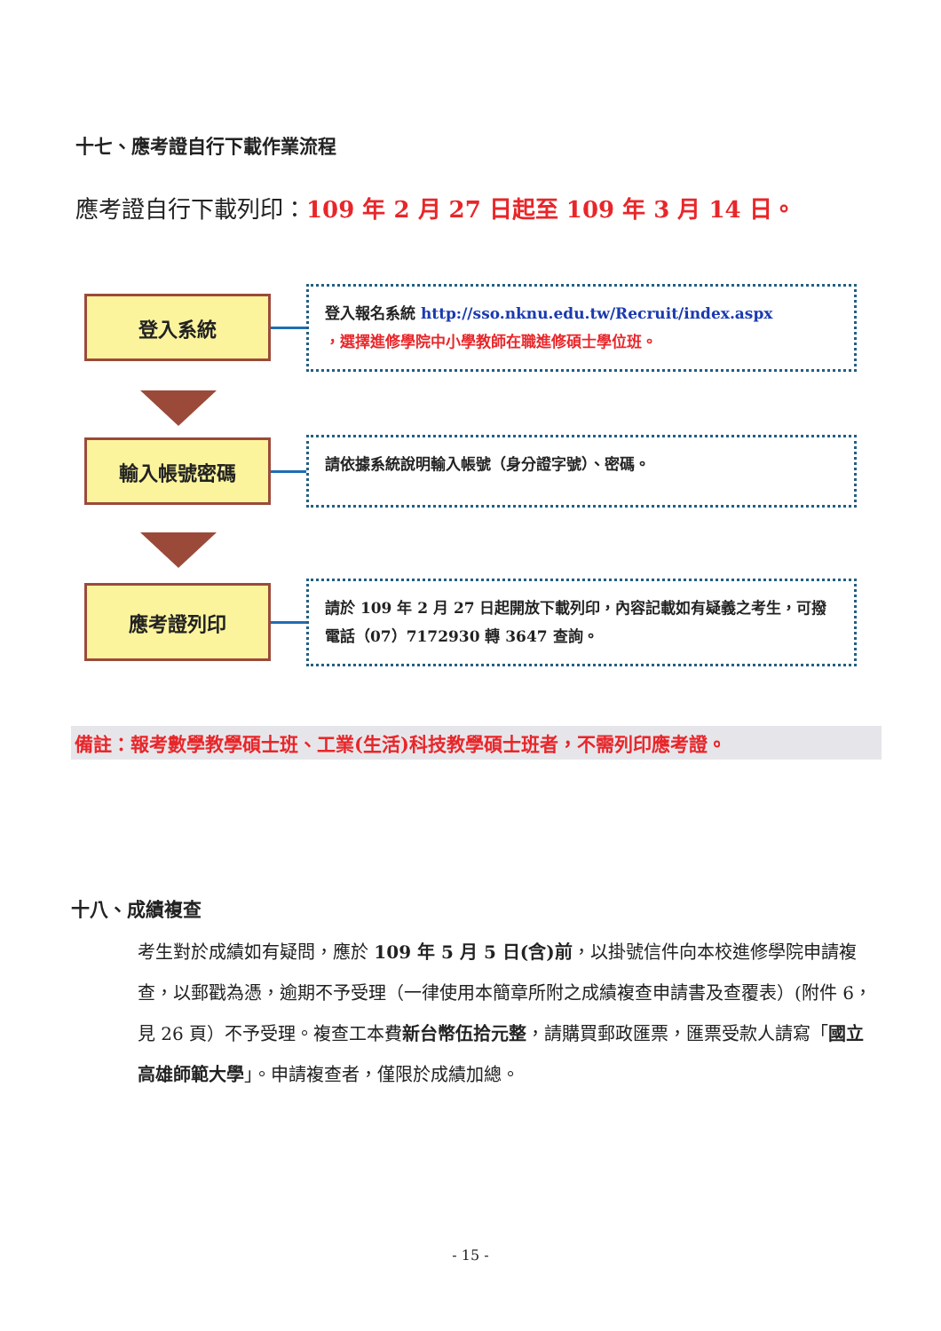十七、應考證自行下載作業流程
應考證自行下載列印：109 年 2 月 27 日起至 109 年 3 月 14 日。
登入系統
登入報名系統 http://sso.nknu.edu.tw/Recruit/index.aspx
，選擇進修學院中小學教師在職進修碩士學位班。
輸入帳號密碼
請依據系統說明輸入帳號（身分證字號）、密碼。
應考證列印
請於 109 年 2 月 27 日起開放下載列印，內容記載如有疑義之考生，可撥電話（07）7172930 轉 3647 查詢。
備註：報考數學教學碩士班、工業(生活)科技教學碩士班者，不需列印應考證。
十八、成績複查
考生對於成績如有疑問，應於 109 年 5 月 5 日(含)前，以掛號信件向本校進修學院申請複查，以郵戳為憑，逾期不予受理（一律使用本簡章所附之成績複查申請書及查覆表）(附件 6，見 26 頁）不予受理。複查工本費新台幣伍拾元整，請購買郵政匯票，匯票受款人請寫「國立高雄師範大學」。申請複查者，僅限於成績加總。
- 15 -